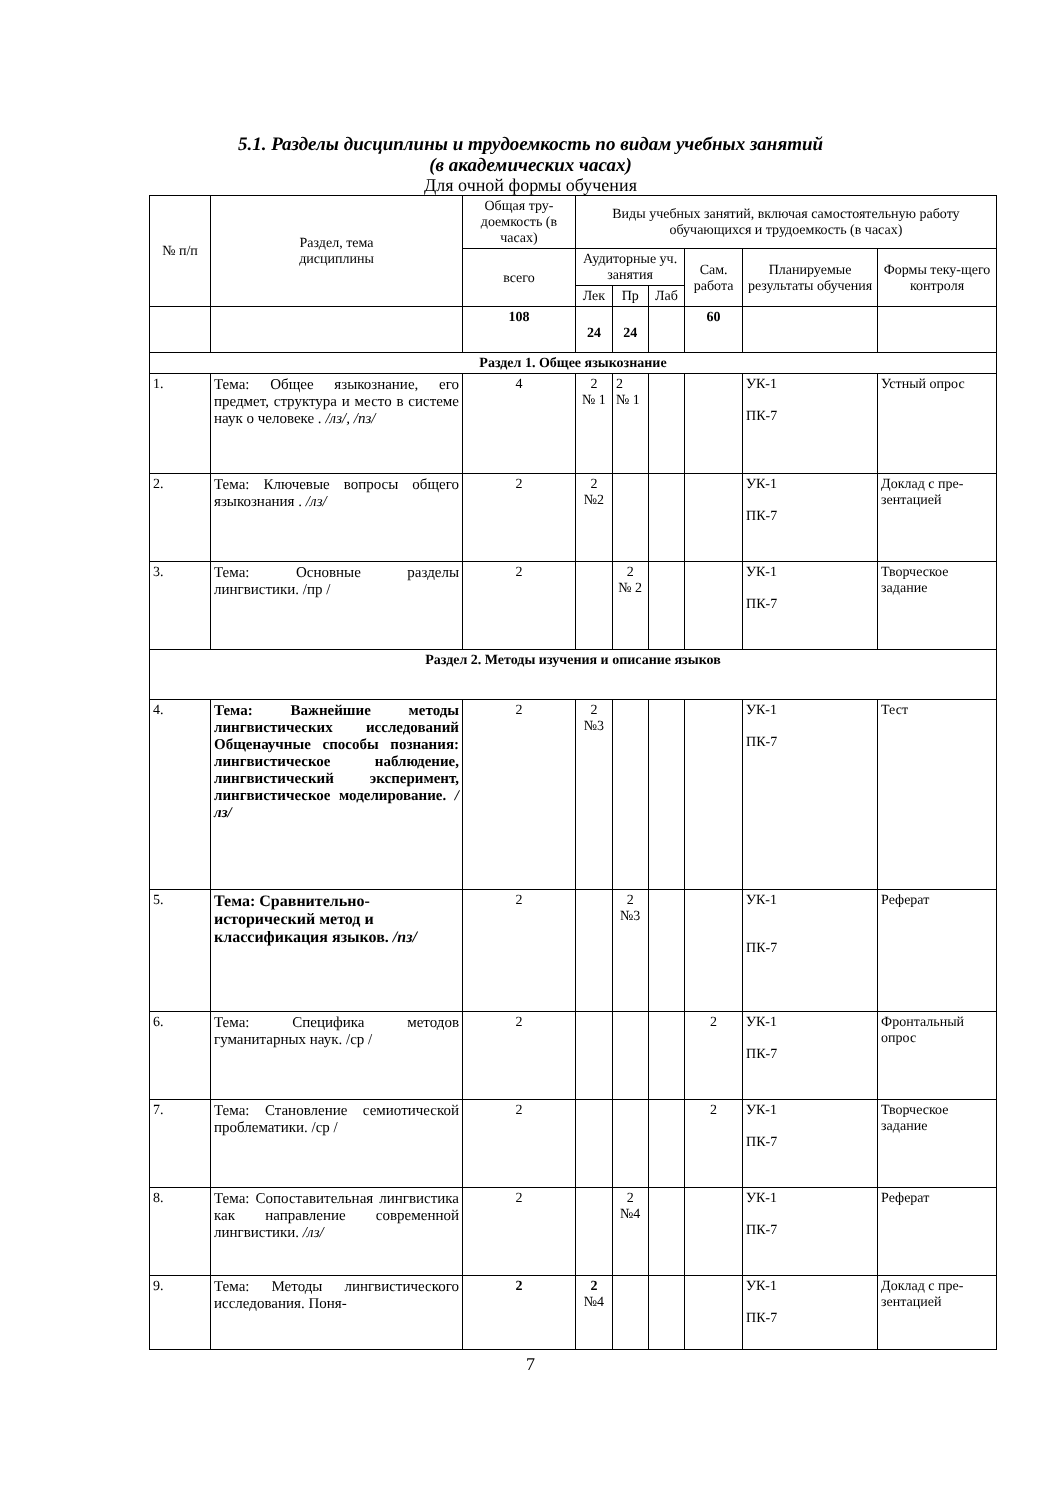5.1. Разделы дисциплины и трудоемкость по видам учебных занятий
(в академических часах)
Для очной формы обучения
| № п/п | Раздел, тема дисциплины | Общая тру-доемкость (в часах) | Виды учебных занятий, включая самостоятельную работу обучающихся и трудоемкость (в часах) | | | | | |
| --- | --- | --- | --- | --- | --- | --- | --- | --- |
| | | всего | Аудиторные уч. занятия | | | Сам. работа | Планируемые результаты обучения | Формы теку-щего контроля |
| | | | Лек | Пр | Лаб | | | |
| | | 108 | 24 | 24 | | 60 | | |
| Раздел 1. Общее языкознание | | | | | | | | |
| 1. | Тема: Общее языкознание, его предмет, структура и место в системе наук о человеке . /лз/, /пз/ | 4 | 2 № 1 | 2 № 1 | | | УК-1 ПК-7 | Устный опрос |
| 2. | Тема: Ключевые вопросы общего языкознания . /лз/ | 2 | 2 №2 | | | | УК-1 ПК-7 | Доклад с пре-зентацией |
| 3. | Тема: Основные разделы лингвистики. /пр / | 2 | | 2 № 2 | | | УК-1 ПК-7 | Творческое задание |
| Раздел 2. Методы изучения и описание языков | | | | | | | | |
| 4. | Тема: Важнейшие методы лингвистических исследований Общенаучные способы познания: лингвистическое наблюдение, лингвистический эксперимент, лингвистическое моделирование. /лз/ | 2 | 2 №3 | | | | УК-1 ПК-7 | Тест |
| 5. | Тема: Сравнительно-исторический метод и классификация языков. /пз/ | 2 | | 2 №3 | | | УК-1 ПК-7 | Реферат |
| 6. | Тема: Специфика методов гуманитарных наук. /ср / | 2 | | | | 2 | УК-1 ПК-7 | Фронтальный опрос |
| 7. | Тема: Становление семиотической проблематики. /ср / | 2 | | | | 2 | УК-1 ПК-7 | Творческое задание |
| 8. | Тема: Сопоставительная лингвистика как направление современной лингвистики. /лз/ | 2 | | 2 №4 | | | УК-1 ПК-7 | Реферат |
| 9. | Тема: Методы лингвистического исследования. Поня- | 2 | 2 №4 | | | | УК-1 ПК-7 | Доклад с пре-зентацией |
7